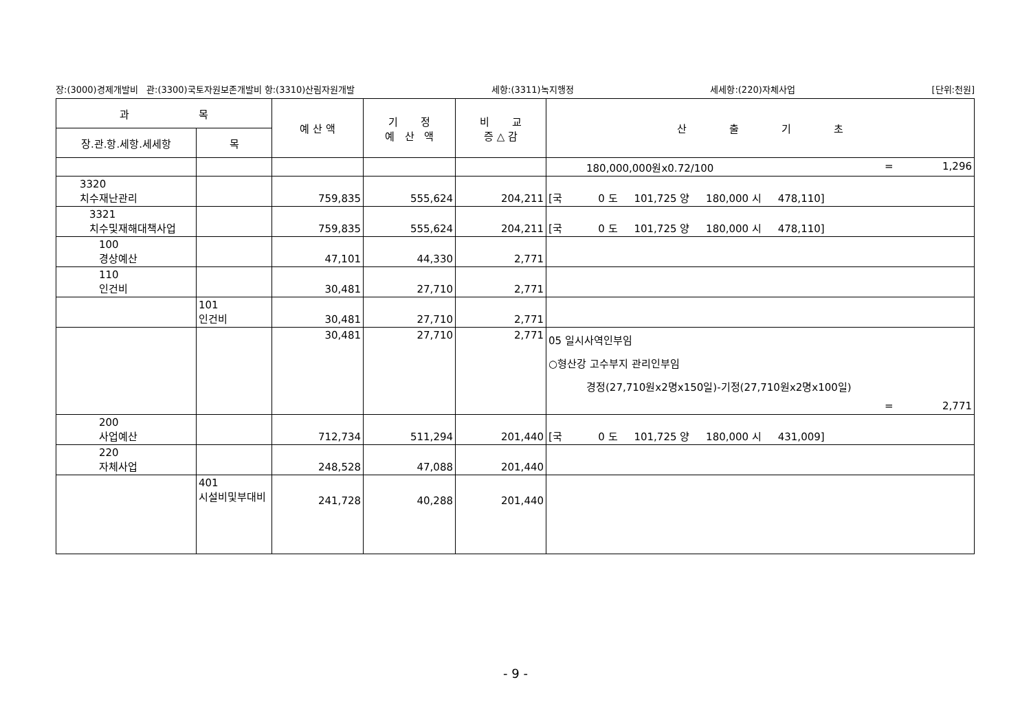장:(3000)경제개발비 관:(3300)국토자원보존개발비 항:(3310)산림자원개발 세항:(3311)녹지행정 세세항:(220)자체사업 [단위:천원]
| 과 목 | | 예 산 액 | 기 정 예 산 액 | 비 교 증 △ 감 | 산 출 기 초 |
| --- | --- | --- | --- | --- | --- |
| 장.관.항.세항.세세항 | 목 | | | | |
| | | | | | 180,000,000원x0.72/100 = 1,296 |
| 3320 치수재난관리 | | 759,835 | 555,624 | 204,211 | [국 0 도 101,725 양 180,000 시 478,110] |
| 3321 치수및재해대책사업 | | 759,835 | 555,624 | 204,211 | [국 0 도 101,725 양 180,000 시 478,110] |
| 100 경상예산 | | 47,101 | 44,330 | 2,771 | |
| 110 인건비 | | 30,481 | 27,710 | 2,771 | |
| | 101 인건비 | 30,481 | 27,710 | 2,771 | |
| | | 30,481 | 27,710 | 2,771 | 05 일시사역인부임 ○형산강 고수부지 관리인부임 경정(27,710원x2명x150일)-기정(27,710원x2명x100일) = 2,771 |
| 200 사업예산 | | 712,734 | 511,294 | 201,440 | [국 0 도 101,725 양 180,000 시 431,009] |
| 220 자체사업 | | 248,528 | 47,088 | 201,440 | |
| | 401 시설비및부대비 | 241,728 | 40,288 | 201,440 | |
- 9 -